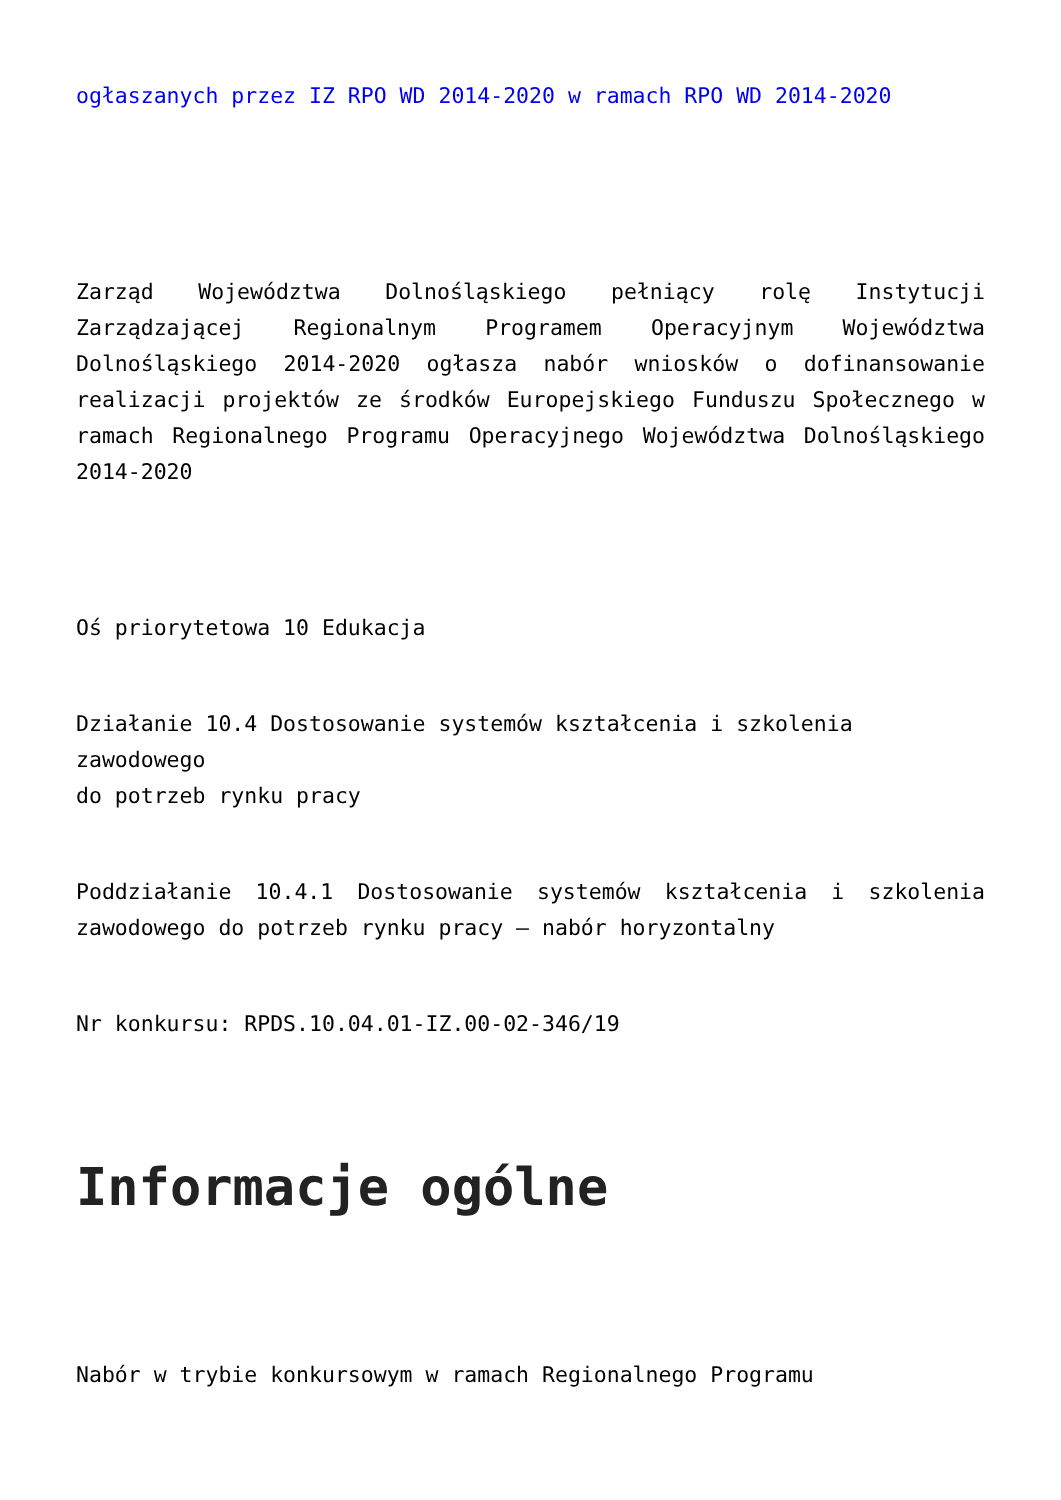ogłaszanych przez IZ RPO WD 2014-2020 w ramach RPO WD 2014-2020
Zarząd Województwa Dolnośląskiego pełniący rolę Instytucji Zarządzającej Regionalnym Programem Operacyjnym Województwa Dolnośląskiego 2014-2020 ogłasza nabór wniosków o dofinansowanie realizacji projektów ze środków Europejskiego Funduszu Społecznego w ramach Regionalnego Programu Operacyjnego Województwa Dolnośląskiego 2014-2020
Oś priorytetowa 10 Edukacja
Działanie 10.4 Dostosowanie systemów kształcenia i szkolenia zawodowego
do potrzeb rynku pracy
Poddziałanie 10.4.1 Dostosowanie systemów kształcenia i szkolenia zawodowego do potrzeb rynku pracy – nabór horyzontalny
Nr konkursu: RPDS.10.04.01-IZ.00-02-346/19
Informacje ogólne
Nabór w trybie konkursowym w ramach Regionalnego Programu